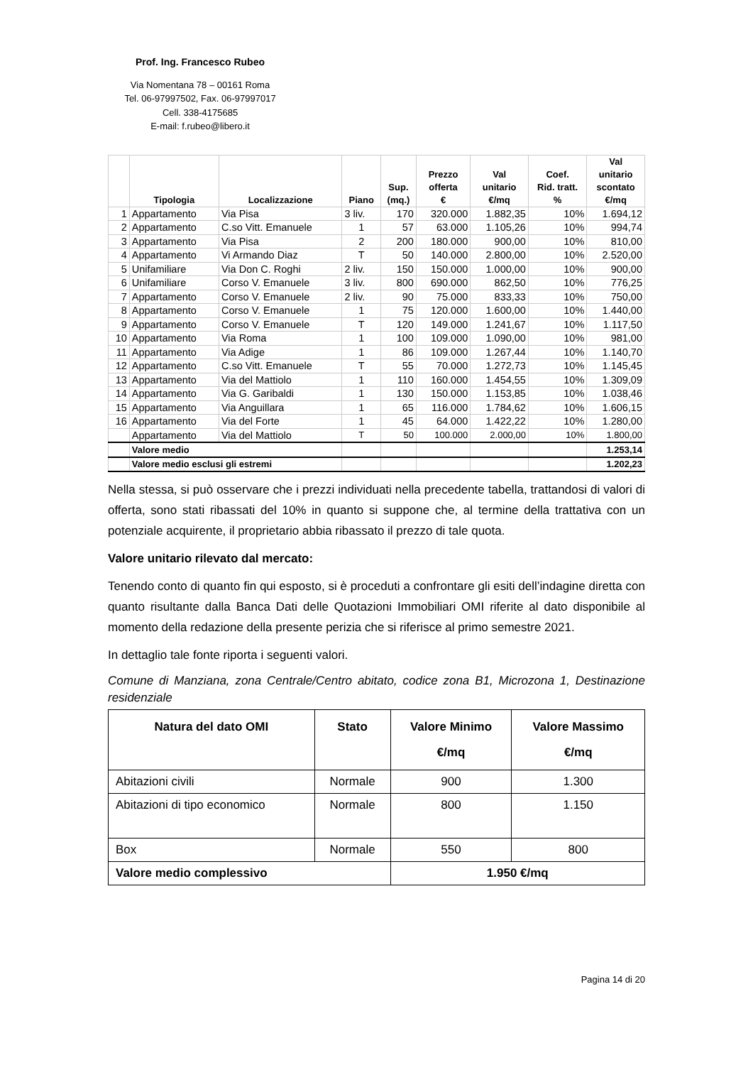Prof. Ing. Francesco Rubeo
Via Nomentana 78 – 00161 Roma
Tel. 06-97997502, Fax. 06-97997017
Cell. 338-4175685
E-mail: f.rubeo@libero.it
| | Tipologia | Localizzazione | Piano | Sup. (mq.) | Prezzo offerta € | Val unitario €/mq | Coef. Rid. tratt. % | Val unitario scontato €/mq |
| --- | --- | --- | --- | --- | --- | --- | --- | --- |
| 1 | Appartamento | Via Pisa | 3 liv. | 170 | 320.000 | 1.882,35 | 10% | 1.694,12 |
| 2 | Appartamento | C.so Vitt. Emanuele | 1 | 57 | 63.000 | 1.105,26 | 10% | 994,74 |
| 3 | Appartamento | Via Pisa | 2 | 200 | 180.000 | 900,00 | 10% | 810,00 |
| 4 | Appartamento | Vi Armando Diaz | T | 50 | 140.000 | 2.800,00 | 10% | 2.520,00 |
| 5 | Unifamiliare | Via Don C. Roghi | 2 liv. | 150 | 150.000 | 1.000,00 | 10% | 900,00 |
| 6 | Unifamiliare | Corso V. Emanuele | 3 liv. | 800 | 690.000 | 862,50 | 10% | 776,25 |
| 7 | Appartamento | Corso V. Emanuele | 2 liv. | 90 | 75.000 | 833,33 | 10% | 750,00 |
| 8 | Appartamento | Corso V. Emanuele | 1 | 75 | 120.000 | 1.600,00 | 10% | 1.440,00 |
| 9 | Appartamento | Corso V. Emanuele | T | 120 | 149.000 | 1.241,67 | 10% | 1.117,50 |
| 10 | Appartamento | Via Roma | 1 | 100 | 109.000 | 1.090,00 | 10% | 981,00 |
| 11 | Appartamento | Via Adige | 1 | 86 | 109.000 | 1.267,44 | 10% | 1.140,70 |
| 12 | Appartamento | C.so Vitt. Emanuele | T | 55 | 70.000 | 1.272,73 | 10% | 1.145,45 |
| 13 | Appartamento | Via del Mattiolo | 1 | 110 | 160.000 | 1.454,55 | 10% | 1.309,09 |
| 14 | Appartamento | Via G. Garibaldi | 1 | 130 | 150.000 | 1.153,85 | 10% | 1.038,46 |
| 15 | Appartamento | Via Anguillara | 1 | 65 | 116.000 | 1.784,62 | 10% | 1.606,15 |
| 16 | Appartamento | Via del Forte | 1 | 45 | 64.000 | 1.422,22 | 10% | 1.280,00 |
| | Appartamento | Via del Mattiolo | T | 50 | 100.000 | 2.000,00 | 10% | 1.800,00 |
| | Valore medio | | | | | | | 1.253,14 |
| | Valore medio esclusi gli estremi | | | | | | | 1.202,23 |
Nella stessa, si può osservare che i prezzi individuati nella precedente tabella, trattandosi di valori di offerta, sono stati ribassati del 10% in quanto si suppone che, al termine della trattativa con un potenziale acquirente, il proprietario abbia ribassato il prezzo di tale quota.
Valore unitario rilevato dal mercato:
Tenendo conto di quanto fin qui esposto, si è proceduti a confrontare gli esiti dell’indagine diretta con quanto risultante dalla Banca Dati delle Quotazioni Immobiliari OMI riferite al dato disponibile al momento della redazione della presente perizia che si riferisce al primo semestre 2021.
In dettaglio tale fonte riporta i seguenti valori.
Comune di Manziana, zona Centrale/Centro abitato, codice zona B1, Microzona 1, Destinazione residenziale
| Natura del dato OMI | Stato | Valore Minimo €/mq | Valore Massimo €/mq |
| --- | --- | --- | --- |
| Abitazioni civili | Normale | 900 | 1.300 |
| Abitazioni di tipo economico | Normale | 800 | 1.150 |
| Box | Normale | 550 | 800 |
| Valore medio complessivo | | 1.950 €/mq | |
Pagina 14 di 20